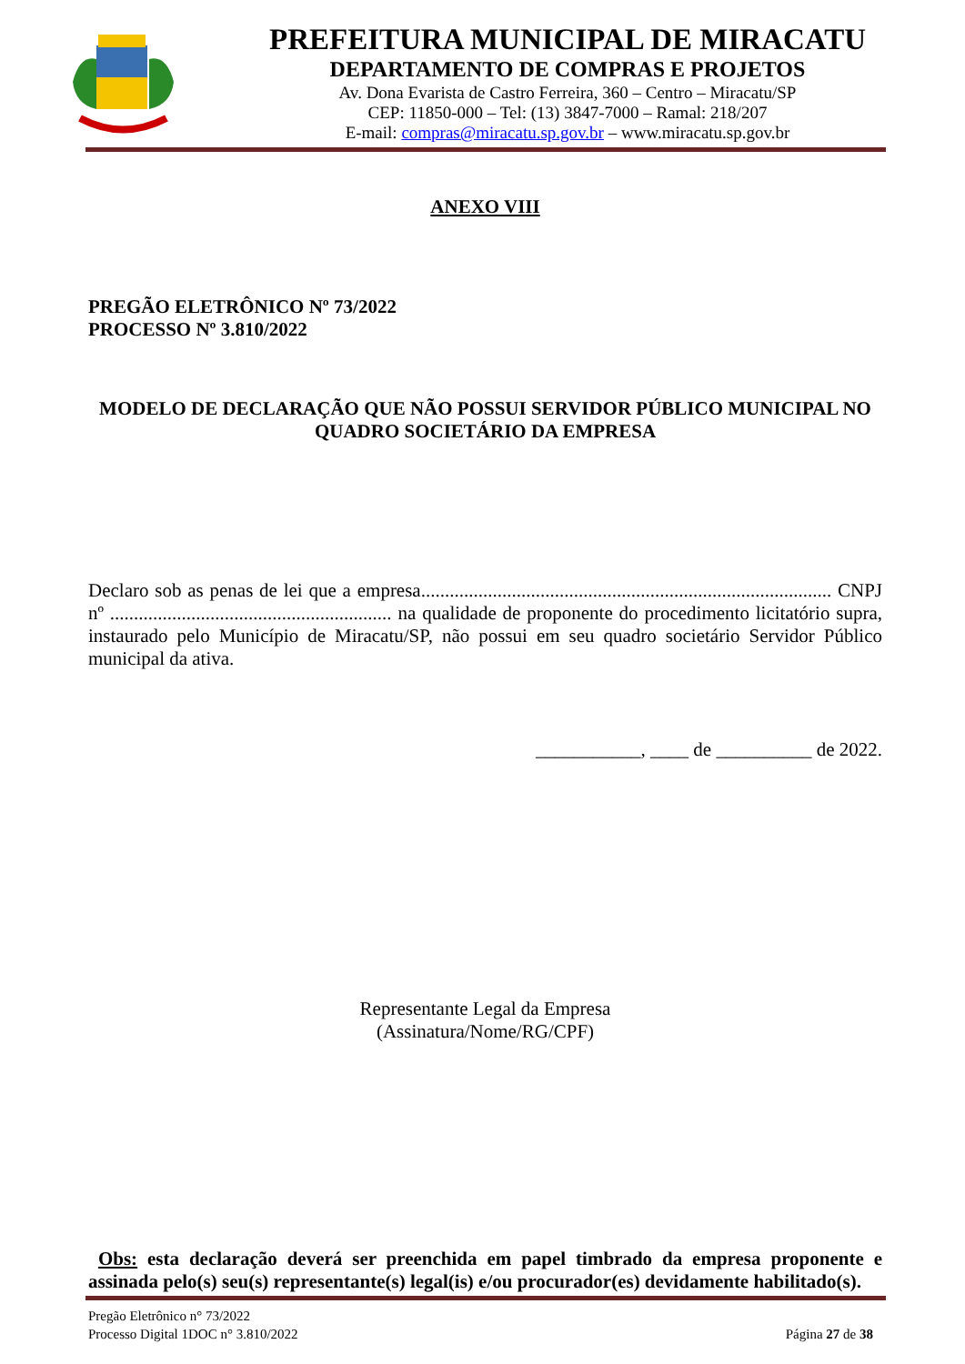PREFEITURA MUNICIPAL DE MIRACATU
DEPARTAMENTO DE COMPRAS E PROJETOS
Av. Dona Evarista de Castro Ferreira, 360 – Centro – Miracatu/SP
CEP: 11850-000 – Tel: (13) 3847-7000 – Ramal: 218/207
E-mail: compras@miracatu.sp.gov.br – www.miracatu.sp.gov.br
ANEXO VIII
PREGÃO ELETRÔNICO Nº 73/2022
PROCESSO Nº 3.810/2022
MODELO DE DECLARAÇÃO QUE NÃO POSSUI SERVIDOR PÚBLICO MUNICIPAL NO QUADRO SOCIETÁRIO DA EMPRESA
Declaro sob as penas de lei que a empresa...................................................................................... CNPJ nº ........................................................... na qualidade de proponente do procedimento licitatório supra, instaurado pelo Município de Miracatu/SP, não possui em seu quadro societário Servidor Público municipal da ativa.
___________, ____ de __________ de 2022.
Representante Legal da Empresa
(Assinatura/Nome/RG/CPF)
Obs: esta declaração deverá ser preenchida em papel timbrado da empresa proponente e assinada pelo(s) seu(s) representante(s) legal(is) e/ou procurador(es) devidamente habilitado(s).
Pregão Eletrônico n° 73/2022
Processo Digital 1DOC n° 3.810/2022 Página 27 de 38